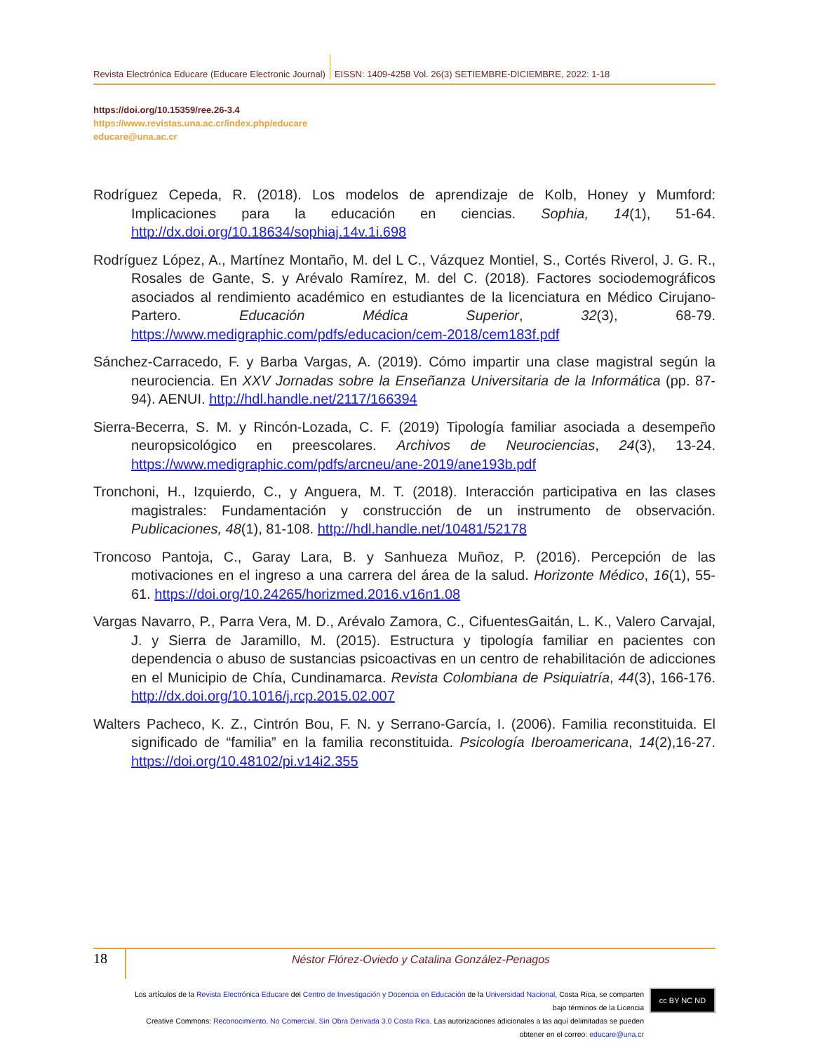Revista Electrónica Educare (Educare Electronic Journal) EISSN: 1409-4258 Vol. 26(3) SETIEMBRE-DICIEMBRE, 2022: 1-18
https://doi.org/10.15359/ree.26-3.4
https://www.revistas.una.ac.cr/index.php/educare
educare@una.ac.cr
Rodríguez Cepeda, R. (2018). Los modelos de aprendizaje de Kolb, Honey y Mumford: Implicaciones para la educación en ciencias. Sophia, 14(1), 51-64. http://dx.doi.org/10.18634/sophiaj.14v.1i.698
Rodríguez López, A., Martínez Montaño, M. del L C., Vázquez Montiel, S., Cortés Riverol, J. G. R., Rosales de Gante, S. y Arévalo Ramírez, M. del C. (2018). Factores sociodemográficos asociados al rendimiento académico en estudiantes de la licenciatura en Médico Cirujano-Partero. Educación Médica Superior, 32(3), 68-79. https://www.medigraphic.com/pdfs/educacion/cem-2018/cem183f.pdf
Sánchez-Carracedo, F. y Barba Vargas, A. (2019). Cómo impartir una clase magistral según la neurociencia. En XXV Jornadas sobre la Enseñanza Universitaria de la Informática (pp. 87-94). AENUI. http://hdl.handle.net/2117/166394
Sierra-Becerra, S. M. y Rincón-Lozada, C. F. (2019) Tipología familiar asociada a desempeño neuropsicológico en preescolares. Archivos de Neurociencias, 24(3), 13-24. https://www.medigraphic.com/pdfs/arcneu/ane-2019/ane193b.pdf
Tronchoni, H., Izquierdo, C., y Anguera, M. T. (2018). Interacción participativa en las clases magistrales: Fundamentación y construcción de un instrumento de observación. Publicaciones, 48(1), 81-108. http://hdl.handle.net/10481/52178
Troncoso Pantoja, C., Garay Lara, B. y Sanhueza Muñoz, P. (2016). Percepción de las motivaciones en el ingreso a una carrera del área de la salud. Horizonte Médico, 16(1), 55-61. https://doi.org/10.24265/horizmed.2016.v16n1.08
Vargas Navarro, P., Parra Vera, M. D., Arévalo Zamora, C., CifuentesGaitán, L. K., Valero Carvajal, J. y Sierra de Jaramillo, M. (2015). Estructura y tipología familiar en pacientes con dependencia o abuso de sustancias psicoactivas en un centro de rehabilitación de adicciones en el Municipio de Chía, Cundinamarca. Revista Colombiana de Psiquiatría, 44(3), 166-176. http://dx.doi.org/10.1016/j.rcp.2015.02.007
Walters Pacheco, K. Z., Cintrón Bou, F. N. y Serrano-García, I. (2006). Familia reconstituida. El significado de “familia” en la familia reconstituida. Psicología Iberoamericana, 14(2),16-27. https://doi.org/10.48102/pi.v14i2.355
18
Néstor Flórez-Oviedo y Catalina González-Penagos
Los artículos de la Revista Electrónica Educare del Centro de Investigación y Docencia en Educación de la Universidad Nacional, Costa Rica, se comparten bajo términos de la Licencia
Creative Commons: Reconocimiento, No Comercial, Sin Obra Derivada 3.0 Costa Rica. Las autorizaciones adicionales a las aquí delimitadas se pueden obtener en el correo: educare@una.cr
cc BY NC ND